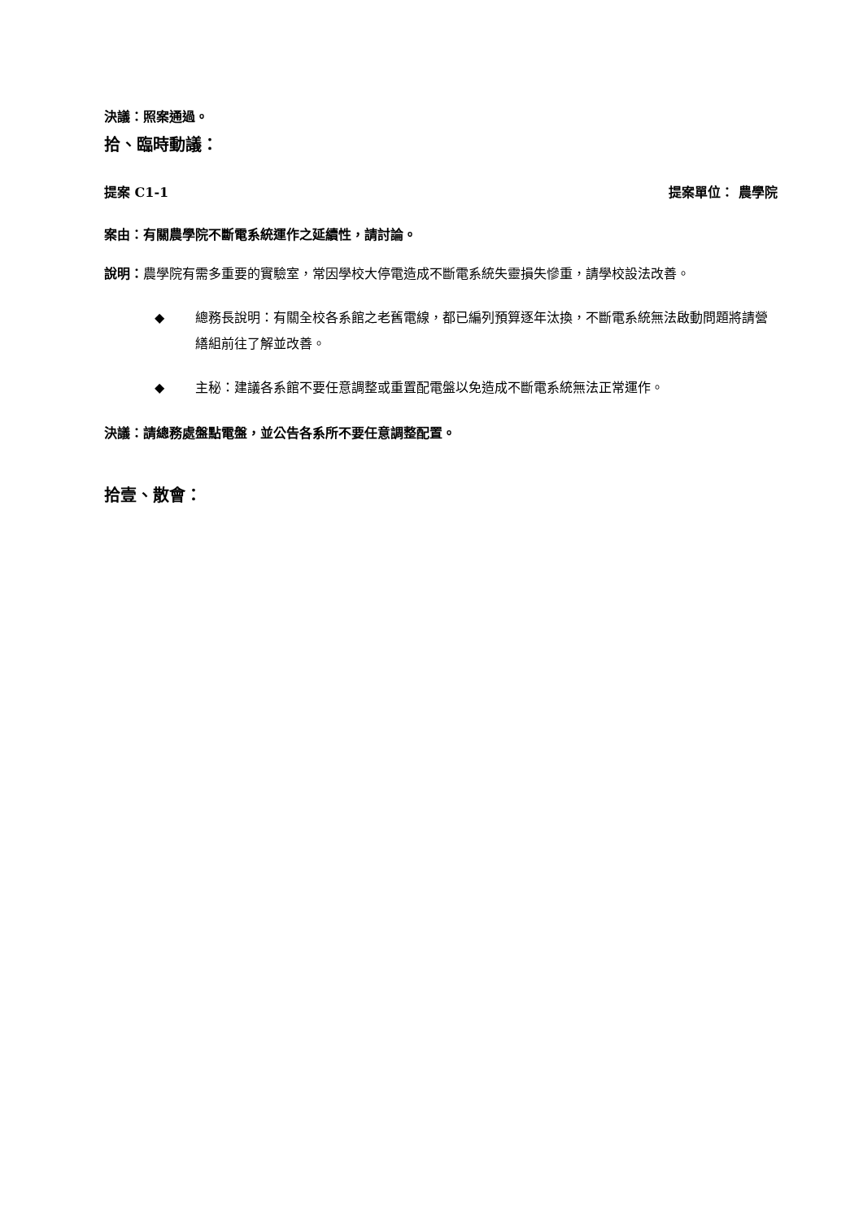決議：照案通過。
拾、臨時動議：
提案 C1-1 提案單位： 農學院
案由：有關農學院不斷電系統運作之延續性，請討論。
說明：農學院有需多重要的實驗室，常因學校大停電造成不斷電系統失靈損失慘重，請學校設法改善。
◆ 總務長說明：有關全校各系館之老舊電線，都已編列預算逐年汰換，不斷電系統無法啟動問題將請營繕組前往了解並改善。
◆ 主秘：建議各系館不要任意調整或重置配電盤以免造成不斷電系統無法正常運作。
決議：請總務處盤點電盤，並公告各系所不要任意調整配置。
拾壹、散會：